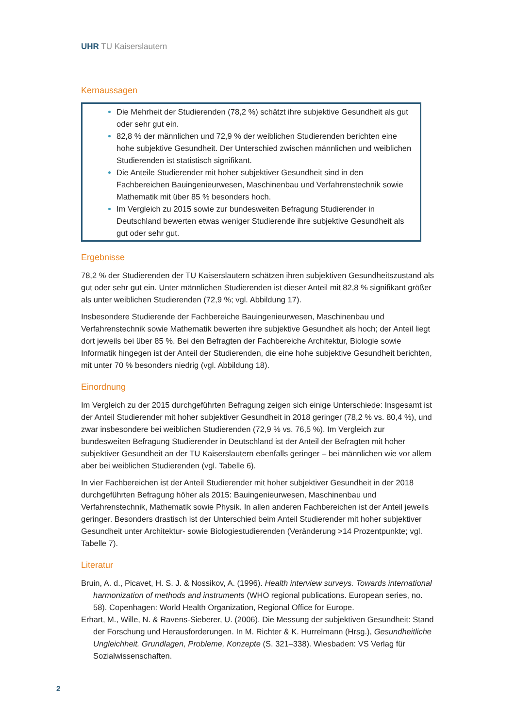UHR TU Kaiserslautern
Kernaussagen
Die Mehrheit der Studierenden (78,2 %) schätzt ihre subjektive Gesundheit als gut oder sehr gut ein.
82,8 % der männlichen und 72,9 % der weiblichen Studierenden berichten eine hohe subjektive Gesundheit. Der Unterschied zwischen männlichen und weiblichen Studierenden ist statistisch signifikant.
Die Anteile Studierender mit hoher subjektiver Gesundheit sind in den Fachbereichen Bauingenieurwesen, Maschinenbau und Verfahrenstechnik sowie Mathematik mit über 85 % besonders hoch.
Im Vergleich zu 2015 sowie zur bundesweiten Befragung Studierender in Deutschland bewerten etwas weniger Studierende ihre subjektive Gesundheit als gut oder sehr gut.
Ergebnisse
78,2 % der Studierenden der TU Kaiserslautern schätzen ihren subjektiven Gesundheitszustand als gut oder sehr gut ein. Unter männlichen Studierenden ist dieser Anteil mit 82,8 % signifikant größer als unter weiblichen Studierenden (72,9 %; vgl. Abbildung 17).
Insbesondere Studierende der Fachbereiche Bauingenieurwesen, Maschinenbau und Verfahrenstechnik sowie Mathematik bewerten ihre subjektive Gesundheit als hoch; der Anteil liegt dort jeweils bei über 85 %. Bei den Befragten der Fachbereiche Architektur, Biologie sowie Informatik hingegen ist der Anteil der Studierenden, die eine hohe subjektive Gesundheit berichten, mit unter 70 % besonders niedrig (vgl. Abbildung 18).
Einordnung
Im Vergleich zu der 2015 durchgeführten Befragung zeigen sich einige Unterschiede: Insgesamt ist der Anteil Studierender mit hoher subjektiver Gesundheit in 2018 geringer (78,2 % vs. 80,4 %), und zwar insbesondere bei weiblichen Studierenden (72,9 % vs. 76,5 %). Im Vergleich zur bundesweiten Befragung Studierender in Deutschland ist der Anteil der Befragten mit hoher subjektiver Gesundheit an der TU Kaiserslautern ebenfalls geringer – bei männlichen wie vor allem aber bei weiblichen Studierenden (vgl. Tabelle 6).
In vier Fachbereichen ist der Anteil Studierender mit hoher subjektiver Gesundheit in der 2018 durchgeführten Befragung höher als 2015: Bauingenieurwesen, Maschinenbau und Verfahrenstechnik, Mathematik sowie Physik. In allen anderen Fachbereichen ist der Anteil jeweils geringer. Besonders drastisch ist der Unterschied beim Anteil Studierender mit hoher subjektiver Gesundheit unter Architektur- sowie Biologiestudierenden (Veränderung >14 Prozentpunkte; vgl. Tabelle 7).
Literatur
Bruin, A. d., Picavet, H. S. J. & Nossikov, A. (1996). Health interview surveys. Towards international harmonization of methods and instruments (WHO regional publications. European series, no. 58). Copenhagen: World Health Organization, Regional Office for Europe.
Erhart, M., Wille, N. & Ravens-Sieberer, U. (2006). Die Messung der subjektiven Gesundheit: Stand der Forschung und Herausforderungen. In M. Richter & K. Hurrelmann (Hrsg.), Gesundheitliche Ungleichheit. Grundlagen, Probleme, Konzepte (S. 321–338). Wiesbaden: VS Verlag für Sozialwissenschaften.
2